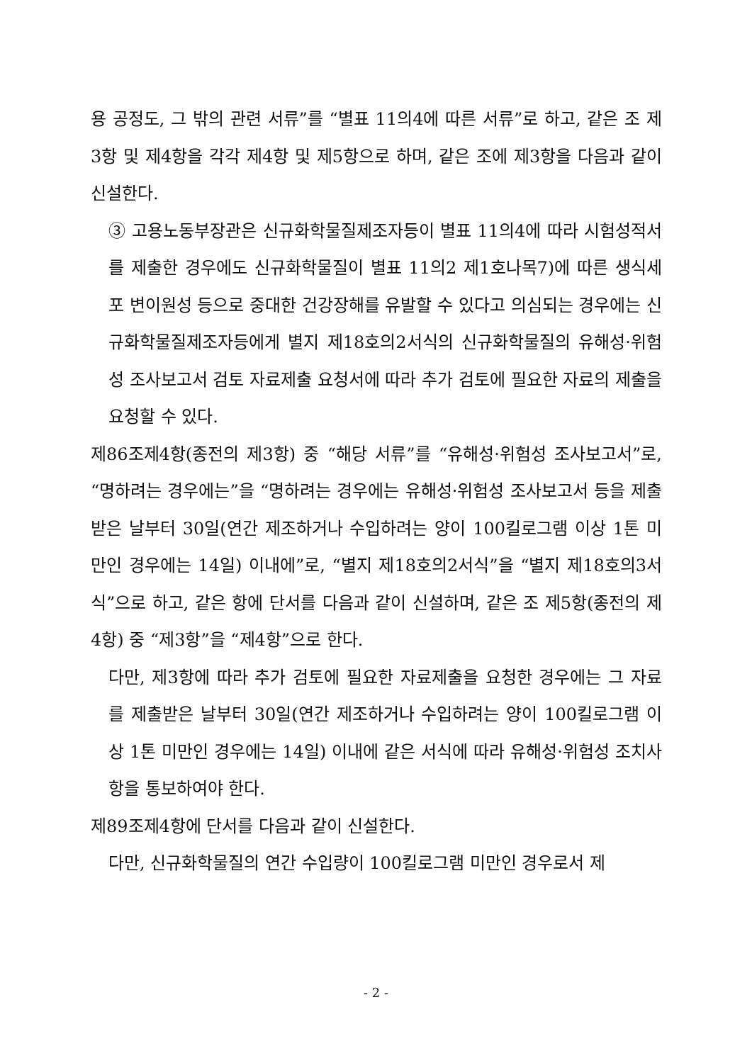용 공정도, 그 밖의 관련 서류”를 “별표 11의4에 따른 서류”로 하고, 같은 조 제3항 및 제4항을 각각 제4항 및 제5항으로 하며, 같은 조에 제3항을 다음과 같이 신설한다.
③ 고용노동부장관은 신규화학물질제조자등이 별표 11의4에 따라 시험성적서를 제출한 경우에도 신규화학물질이 별표 11의2 제1호나목7)에 따른 생식세포 변이원성 등으로 중대한 건강장해를 유발할 수 있다고 의심되는 경우에는 신규화학물질제조자등에게 별지 제18호의2서식의 신규화학물질의 유해성·위험성 조사보고서 검토 자료제출 요청서에 따라 추가 검토에 필요한 자료의 제출을 요청할 수 있다.
제86조제4항(종전의 제3항) 중 “해당 서류”를 “유해성·위험성 조사보고서”로, “명하려는 경우에는”을 “명하려는 경우에는 유해성·위험성 조사보고서 등을 제출받은 날부터 30일(연간 제조하거나 수입하려는 양이 100킬로그램 이상 1톤 미만인 경우에는 14일) 이내에”로, “별지 제18호의2서식”을 “별지 제18호의3서식”으로 하고, 같은 항에 단서를 다음과 같이 신설하며, 같은 조 제5항(종전의 제4항) 중 “제3항”을 “제4항”으로 한다.
다만, 제3항에 따라 추가 검토에 필요한 자료제출을 요청한 경우에는 그 자료를 제출받은 날부터 30일(연간 제조하거나 수입하려는 양이 100킬로그램 이상 1톤 미만인 경우에는 14일) 이내에 같은 서식에 따라 유해성·위험성 조치사항을 통보하여야 한다.
제89조제4항에 단서를 다음과 같이 신설한다.
다만, 신규화학물질의 연간 수입량이 100킬로그램 미만인 경우로서 제
- 2 -